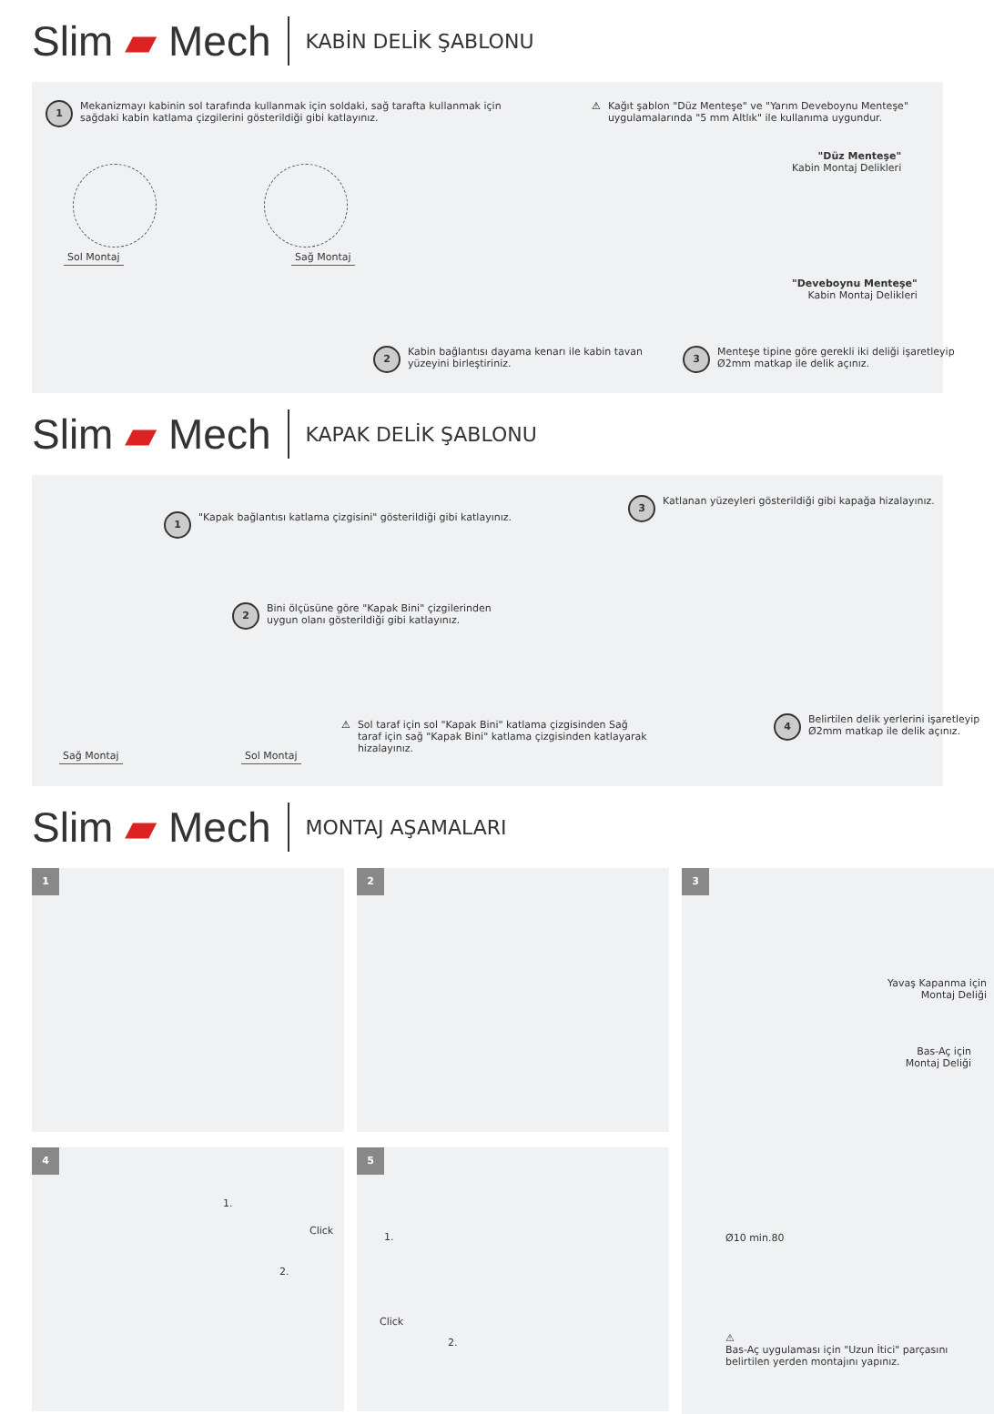Slim ▰ Mech KABİN DELİK ŞABLONU
1 Mekanizmayı kabinin sol tarafında kullanmak için soldaki, sağ tarafta kullanmak için sağdaki kabin katlama çizgilerini gösterildiği gibi katlayınız.
⚠ Kağıt şablon "Düz Menteşe" ve "Yarım Deveboynu Menteşe" uygulamalarında "5 mm Altlık" ile kullanıma uygundur.
Sol Montaj Sağ Montaj
"Düz Menteşe"
Kabin Montaj Delikleri
"Deveboynu Menteşe"
Kabin Montaj Delikleri
2 Kabin bağlantısı dayama kenarı ile kabin tavan yüzeyini birleştiriniz.
3 Menteşe tipine göre gerekli iki deliği işaretleyip Ø2mm matkap ile delik açınız.
Slim ▰ Mech KAPAK DELİK ŞABLONU
1 "Kapak bağlantısı katlama çizgisini" gösterildiği gibi katlayınız.
3 Katlanan yüzeyleri gösterildiği gibi kapağa hizalayınız.
2 Bini ölçüsüne göre "Kapak Bini" çizgilerinden uygun olanı gösterildiği gibi katlayınız.
⚠ Sol taraf için sol "Kapak Bini" katlama çizgisinden Sağ taraf için sağ "Kapak Bini" katlama çizgisinden katlayarak hizalayınız.
4 Belirtilen delik yerlerini işaretleyip Ø2mm matkap ile delik açınız.
Sağ Montaj Sol Montaj
Slim ▰ Mech MONTAJ AŞAMALARI
1
2
3
Yavaş Kapanma için
Montaj Deliği
Bas-Aç için
Montaj Deliği
Ø10 min.80
⚠
Bas-Aç uygulaması için "Uzun İtici" parçasını belirtilen yerden montajını yapınız.
4
1.
Click
2.
5
1.
Click
2.